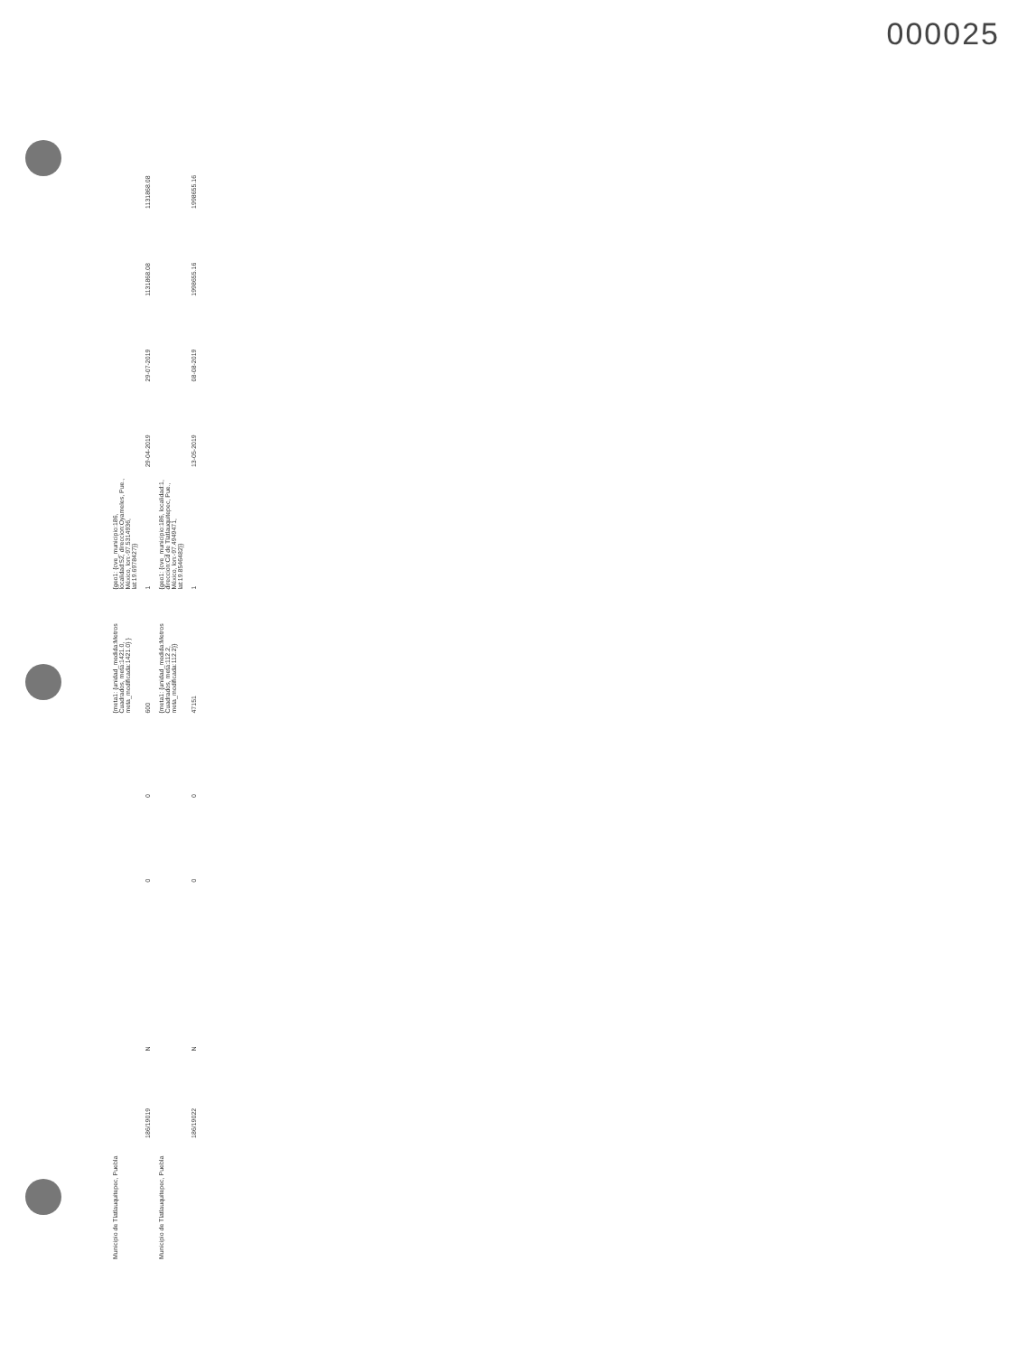000025
| Municipio de Tlatlauquitepec, Puebla | | | | | | {meta1: {unidad_medida:Metros Cuadrados, meta:1421.0, meta_modificada:1421.0} } | {geo1: {cve_municipio:186, localidad:52, direccion:Oyameles, Pue., México, lon:-97.5314936, lat:19.6978427}} | | | | |
| | 186/19019 | N | | 0 | 0 | 600 | 1 | 29-04-2019 | 29-07-2019 | 1131868.08 | 1131868.08 |
| Municipio de Tlatlauquitepec, Puebla | | | | | | {meta1: {unidad_medida:Metros Cuadrados, meta:112.2, meta_modificada:112.2}} | {geo1: {cve_municipio:186, localidad:1, direccion:Cd de Tlatlauquitepec, Pue., México, lon:-97.4949471, lat:19.8546482}} | | | | |
| | 186/19022 | N | | 0 | 0 | 47151 | 1 | 13-05-2019 | 08-08-2019 | 1998655.16 | 1998655.16 |